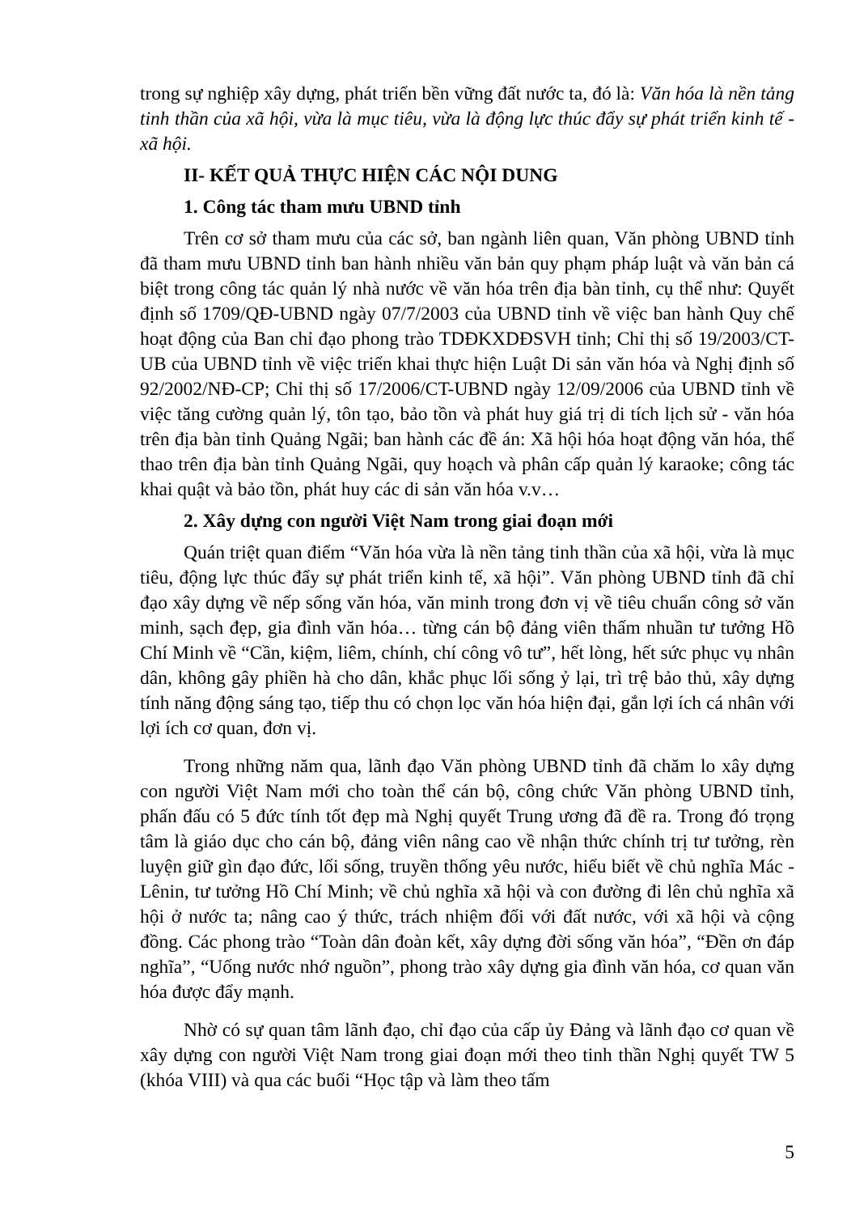trong sự nghiệp xây dựng, phát triển bền vững đất nước ta, đó là: Văn hóa là nền tảng tinh thần của xã hội, vừa là mục tiêu, vừa là động lực thúc đẩy sự phát triển kinh tế - xã hội.
II- KẾT QUẢ THỰC HIỆN CÁC NỘI DUNG
1. Công tác tham mưu UBND tỉnh
Trên cơ sở tham mưu của các sở, ban ngành liên quan, Văn phòng UBND tỉnh đã tham mưu UBND tỉnh ban hành nhiều văn bản quy phạm pháp luật và văn bản cá biệt trong công tác quản lý nhà nước về văn hóa trên địa bàn tỉnh, cụ thể như: Quyết định số 1709/QĐ-UBND ngày 07/7/2003 của UBND tỉnh về việc ban hành Quy chế hoạt động của Ban chỉ đạo phong trào TDĐKXDĐSVH tỉnh; Chỉ thị số 19/2003/CT-UB của UBND tỉnh về việc triển khai thực hiện Luật Di sản văn hóa và Nghị định số 92/2002/NĐ-CP; Chỉ thị số 17/2006/CT-UBND ngày 12/09/2006 của UBND tỉnh về việc tăng cường quản lý, tôn tạo, bảo tồn và phát huy giá trị di tích lịch sử - văn hóa trên địa bàn tỉnh Quảng Ngãi; ban hành các đề án: Xã hội hóa hoạt động văn hóa, thể thao trên địa bàn tỉnh Quảng Ngãi, quy hoạch và phân cấp quản lý karaoke; công tác khai quật và bảo tồn, phát huy các di sản văn hóa v.v…
2. Xây dựng con người Việt Nam trong giai đoạn mới
Quán triệt quan điểm “Văn hóa vừa là nền tảng tinh thần của xã hội, vừa là mục tiêu, động lực thúc đẩy sự phát triển kinh tế, xã hội”. Văn phòng UBND tỉnh đã chỉ đạo xây dựng về nếp sống văn hóa, văn minh trong đơn vị về tiêu chuẩn công sở văn minh, sạch đẹp, gia đình văn hóa… từng cán bộ đảng viên thấm nhuần tư tưởng Hồ Chí Minh về “Cần, kiệm, liêm, chính, chí công vô tư”, hết lòng, hết sức phục vụ nhân dân, không gây phiền hà cho dân, khắc phục lối sống ỷ lại, trì trệ bảo thủ, xây dựng tính năng động sáng tạo, tiếp thu có chọn lọc văn hóa hiện đại, gắn lợi ích cá nhân với lợi ích cơ quan, đơn vị.
Trong những năm qua, lãnh đạo Văn phòng UBND tỉnh đã chăm lo xây dựng con người Việt Nam mới cho toàn thể cán bộ, công chức Văn phòng UBND tỉnh, phấn đấu có 5 đức tính tốt đẹp mà Nghị quyết Trung ương đã đề ra. Trong đó trọng tâm là giáo dục cho cán bộ, đảng viên nâng cao về nhận thức chính trị tư tưởng, rèn luyện giữ gìn đạo đức, lối sống, truyền thống yêu nước, hiểu biết về chủ nghĩa Mác - Lênin, tư tưởng Hồ Chí Minh; về chủ nghĩa xã hội và con đường đi lên chủ nghĩa xã hội ở nước ta; nâng cao ý thức, trách nhiệm đối với đất nước, với xã hội và cộng đồng. Các phong trào “Toàn dân đoàn kết, xây dựng đời sống văn hóa”, “Đền ơn đáp nghĩa”, “Uống nước nhớ nguồn”, phong trào xây dựng gia đình văn hóa, cơ quan văn hóa được đẩy mạnh.
Nhờ có sự quan tâm lãnh đạo, chỉ đạo của cấp ủy Đảng và lãnh đạo cơ quan về xây dựng con người Việt Nam trong giai đoạn mới theo tinh thần Nghị quyết TW 5 (khóa VIII) và qua các buổi “Học tập và làm theo tấm
5